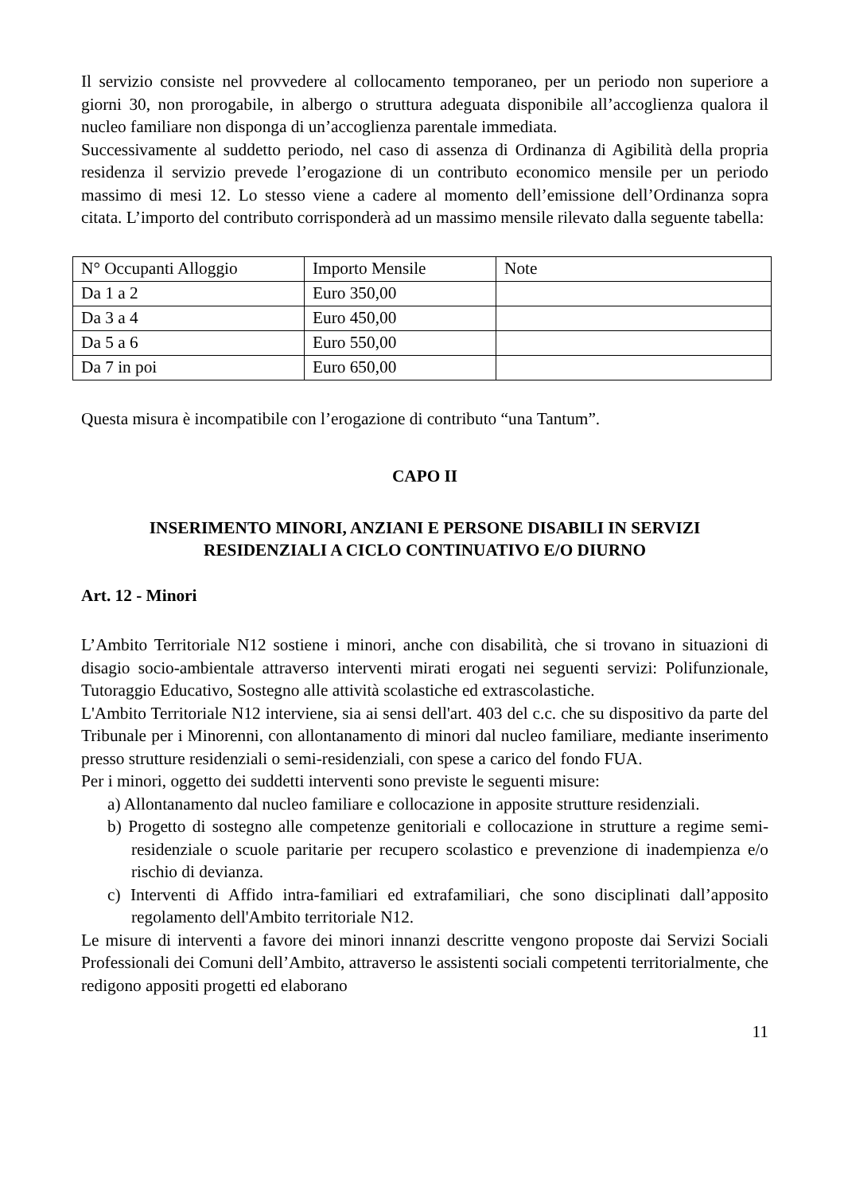Il servizio consiste nel provvedere al collocamento temporaneo, per un periodo non superiore a giorni 30, non prorogabile, in albergo o struttura adeguata disponibile all’accoglienza qualora il nucleo familiare non disponga di un’accoglienza parentale immediata.
Successivamente al suddetto periodo, nel caso di assenza di Ordinanza di Agibilità della propria residenza il servizio prevede l’erogazione di un contributo economico mensile per un periodo massimo di mesi 12. Lo stesso viene a cadere al momento dell’emissione dell’Ordinanza sopra citata. L’importo del contributo corrisponderà ad un massimo mensile rilevato dalla seguente tabella:
| N° Occupanti Alloggio | Importo Mensile | Note |
| Da 1 a 2 | Euro 350,00 | |
| Da 3 a 4 | Euro 450,00 | |
| Da 5 a 6 | Euro 550,00 | |
| Da 7 in poi | Euro 650,00 | |
Questa misura è incompatibile con l’erogazione di contributo “una Tantum”.
CAPO II
INSERIMENTO MINORI, ANZIANI E PERSONE DISABILI IN SERVIZI
RESIDENZIALI A CICLO CONTINUATIVO E/O DIURNO
Art. 12 - Minori
L’Ambito Territoriale N12 sostiene i minori, anche con disabilità, che si trovano in situazioni di disagio socio-ambientale attraverso interventi mirati erogati nei seguenti servizi: Polifunzionale, Tutoraggio Educativo, Sostegno alle attività scolastiche ed extrascolastiche.
L'Ambito Territoriale N12 interviene, sia ai sensi dell'art. 403 del c.c. che su dispositivo da parte del Tribunale per i Minorenni, con allontanamento di minori dal nucleo familiare, mediante inserimento presso strutture residenziali o semi-residenziali, con spese a carico del fondo FUA.
Per i minori, oggetto dei suddetti interventi sono previste le seguenti misure:
a) Allontanamento dal nucleo familiare e collocazione in apposite strutture residenziali.
b) Progetto di sostegno alle competenze genitoriali e collocazione in strutture a regime semi-residenziale o scuole paritarie per recupero scolastico e prevenzione di inadempienza e/o rischio di devianza.
c) Interventi di Affido intra-familiari ed extrafamiliari, che sono disciplinati dall’apposito regolamento dell'Ambito territoriale N12.
Le misure di interventi a favore dei minori innanzi descritte vengono proposte dai Servizi Sociali Professionali dei Comuni dell’Ambito, attraverso le assistenti sociali competenti territorialmente, che redigono appositi progetti ed elaborano
11